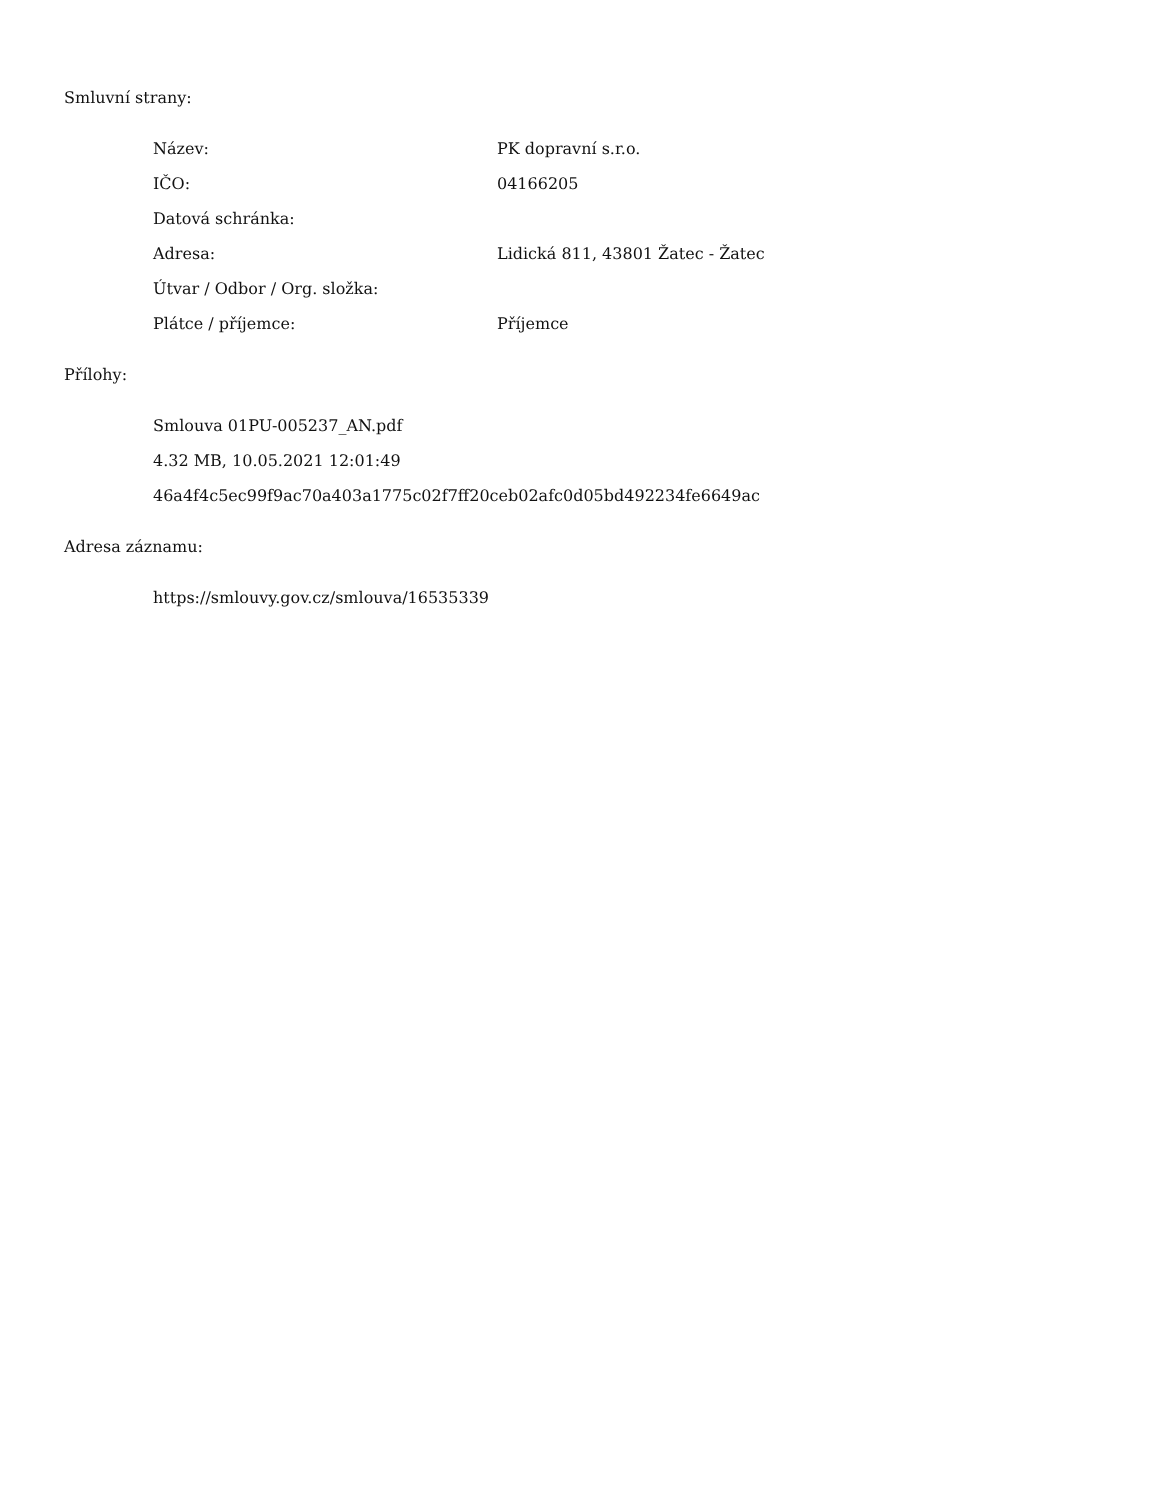Smluvní strany:
| Název: | PK dopravní s.r.o. |
| IČO: | 04166205 |
| Datová schránka: | |
| Adresa: | Lidická 811, 43801 Žatec - Žatec |
| Útvar / Odbor / Org. složka: | |
| Plátce / příjemce: | Příjemce |
Přílohy:
Smlouva 01PU-005237_AN.pdf
4.32 MB, 10.05.2021 12:01:49
46a4f4c5ec99f9ac70a403a1775c02f7ff20ceb02afc0d05bd492234fe6649ac
Adresa záznamu:
https://smlouvy.gov.cz/smlouva/16535339